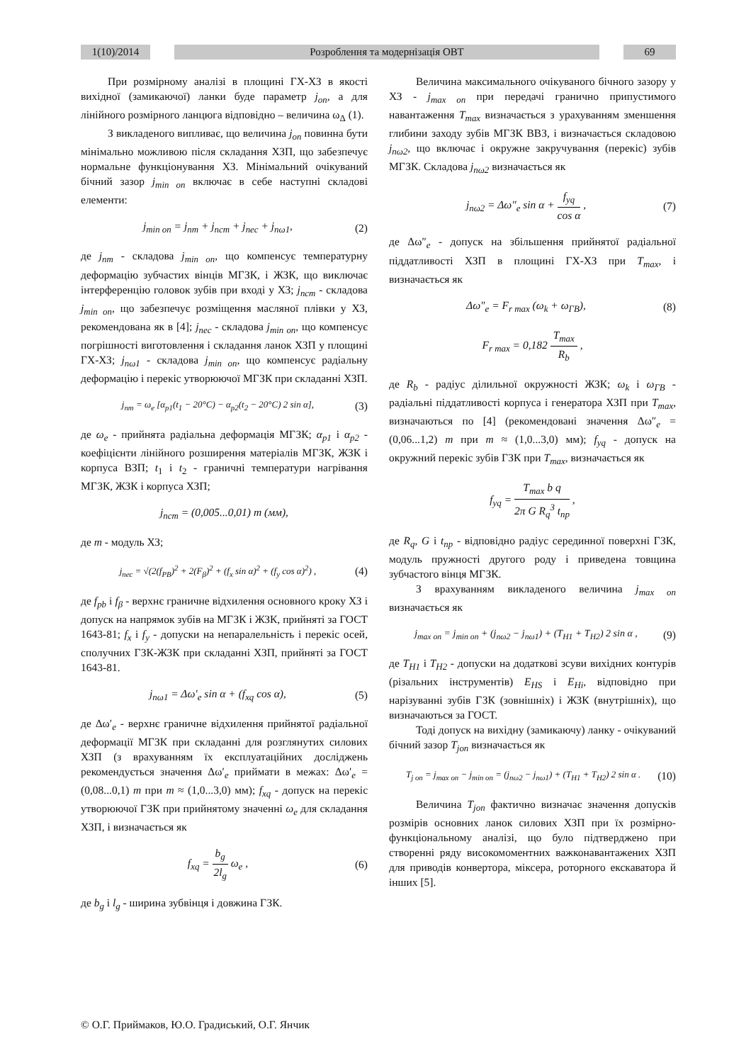1(10)/2014 Розроблення та модернізація ОВТ 69
При розмірному аналізі в площині ГХ-ХЗ в якості вихідної (замикаючої) ланки буде параметр j<sub>on</sub>, а для лінійного розмірного ланцюга відповідно – величина ω<sub>Δ</sub> (1).
З викладеного випливає, що величина j<sub>on</sub> повинна бути мінімально можливою після складання ХЗП, що забезпечує нормальне функціонування ХЗ. Мінімальний очікуваний бічний зазор j<sub>min on</sub> включає в себе наступні складові елементи:
j<sub>min on</sub> = j<sub>nm</sub> + j<sub>ncm</sub> + j<sub>nec</sub> + j<sub>nω1</sub>, (2)
де j<sub>nm</sub> - складова j<sub>min on</sub>, що компенсує температурну деформацію зубчастих вінців МГЗК, і ЖЗК, що виключає інтерференцію головок зубів при вході у ХЗ; j<sub>ncm</sub> - складова j<sub>min on</sub>, що забезпечує розміщення масляної плівки у ХЗ, рекомендована як в [4]; j<sub>nec</sub> - складова j<sub>min on</sub>, що компенсує погрішності виготовлення і складання ланок ХЗП у площині ГХ-ХЗ; j<sub>nω1</sub> - складова j<sub>min on</sub>, що компенсує радіальну деформацію і перекіс утворюючої МГЗК при складанні ХЗП.
j<sub>nm</sub> = ω<sub>e</sub> [α<sub>p1</sub>(t<sub>1</sub> − 20°C) − α<sub>p2</sub>(t<sub>2</sub> − 20°C) 2 sin α], (3)
де ω<sub>e</sub> - прийнята радіальна деформація МГЗК; α<sub>p1</sub> і α<sub>p2</sub> - коефіцієнти лінійного розширення матеріалів МГЗК, ЖЗК і корпуса ВЗП; t<sub>1</sub> і t<sub>2</sub> - граничні температури нагрівання МГЗК, ЖЗК і корпуса ХЗП;
j<sub>ncm</sub> = (0,005...0,01) m (мм),
де m - модуль ХЗ;
j<sub>nec</sub> = √(2(f<sub>PB</sub>)<sup>2</sup> + 2(F<sub>β</sub>)<sup>2</sup> + (f<sub>x</sub> sin α)<sup>2</sup> + (f<sub>y</sub> cos α)<sup>2</sup>) , (4)
де f<sub>pb</sub> і f<sub>β</sub> - верхнє граничне відхилення основного кроку ХЗ і допуск на напрямок зубів на МГЗК і ЖЗК, прийняті за ГОСТ 1643-81; f<sub>x</sub> і f<sub>y</sub> - допуски на непаралельність і перекіс осей, сполучних ГЗК-ЖЗК при складанні ХЗП, прийняті за ГОСТ 1643-81.
j<sub>nω1</sub> = Δω′<sub>e</sub> sin α + (f<sub>xq</sub> cos α), (5)
де Δω′<sub>e</sub> - верхнє граничне відхилення прийнятої радіальної деформації МГЗК при складанні для розглянутих силових ХЗП (з врахуванням їх експлуатаційних досліджень рекомендується значення Δω′<sub>e</sub> приймати в межах: Δω′<sub>e</sub> = (0,08...0,1) m при m ≈ (1,0...3,0) мм); f<sub>xq</sub> - допуск на перекіс утворюючої ГЗК при прийнятому значенні ω<sub>e</sub> для складання ХЗП, і визначається як
f<sub>xq</sub> = b<sub>g</sub> 2l<sub>g</sub> ω<sub>e</sub> , (6)
де b<sub>g</sub> і l<sub>g</sub> - ширина зубвінця і довжина ГЗК.
Величина максимального очікуваного бічного зазору у ХЗ - j<sub>max on</sub> при передачі гранично припустимого навантаження T<sub>max</sub> визначається з урахуванням зменшення глибини заходу зубів МГЗК ВВЗ, і визначається складовою j<sub>nω2</sub>, що включає і окружне закручування (перекіс) зубів МГЗК. Складова j<sub>nω2</sub> визначається як
j<sub>nω2</sub> = Δω″<sub>e</sub> sin α + f<sub>yq</sub> cos α , (7)
де Δω″<sub>e</sub> - допуск на збільшення прийнятої радіальної піддатливості ХЗП в площині ГХ-ХЗ при T<sub>max</sub>, і визначається як
Δω″<sub>e</sub> = F<sub>r max</sub> (ω<sub>k</sub> + ω<sub>ГВ</sub>), (8)
F<sub>r max</sub> = 0,182 T<sub>max</sub> R<sub>b</sub> ,
де R<sub>b</sub> - радіус ділильної окружності ЖЗК; ω<sub>k</sub> і ω<sub>ГВ</sub> - радіальні піддатливості корпуса і генератора ХЗП при T<sub>max</sub>, визначаються по [4] (рекомендовані значення Δω″<sub>e</sub> = (0,06...1,2) m при m ≈ (1,0...3,0) мм); f<sub>yq</sub> - допуск на окружний перекіс зубів ГЗК при T<sub>max</sub>, визначається як
f<sub>yq</sub> = T<sub>max</sub> b q 2π G R<sub>q</sub><sup>3</sup> t<sub>np</sub> ,
де R<sub>q</sub>, G і t<sub>np</sub> - відповідно радіус серединної поверхні ГЗК, модуль пружності другого роду і приведена товщина зубчастого вінця МГЗК.
З врахуванням викладеного величина j<sub>max on</sub> визначається як
j<sub>max on</sub> = j<sub>min on</sub> + (j<sub>nω2</sub> − j<sub>nω1</sub>) + (T<sub>H1</sub> + T<sub>H2</sub>) 2 sin α , (9)
де T<sub>H1</sub> і T<sub>H2</sub> - допуски на додаткові зсуви вихідних контурів (різальних інструментів) E<sub>HS</sub> і E<sub>Hi</sub>, відповідно при нарізуванні зубів ГЗК (зовнішніх) і ЖЗК (внутрішніх), що визначаються за ГОСТ.
Тоді допуск на вихідну (замикаючу) ланку - очікуваний бічний зазор T<sub>jon</sub> визначається як
T<sub>j on</sub> = j<sub>max on</sub> − j<sub>min on</sub> = (j<sub>nω2</sub> − j<sub>nω1</sub>) + (T<sub>H1</sub> + T<sub>H2</sub>) 2 sin α . (10)
Величина T<sub>jon</sub> фактично визначає значення допусків розмірів основних ланок силових ХЗП при їх розмірно-функціональному аналізі, що було підтверджено при створенні ряду високомоментних важконавантажених ХЗП для приводів конвертора, міксера, роторного екскаватора й інших [5].
© О.Г. Приймаков, Ю.О. Градиський, О.Г. Янчик